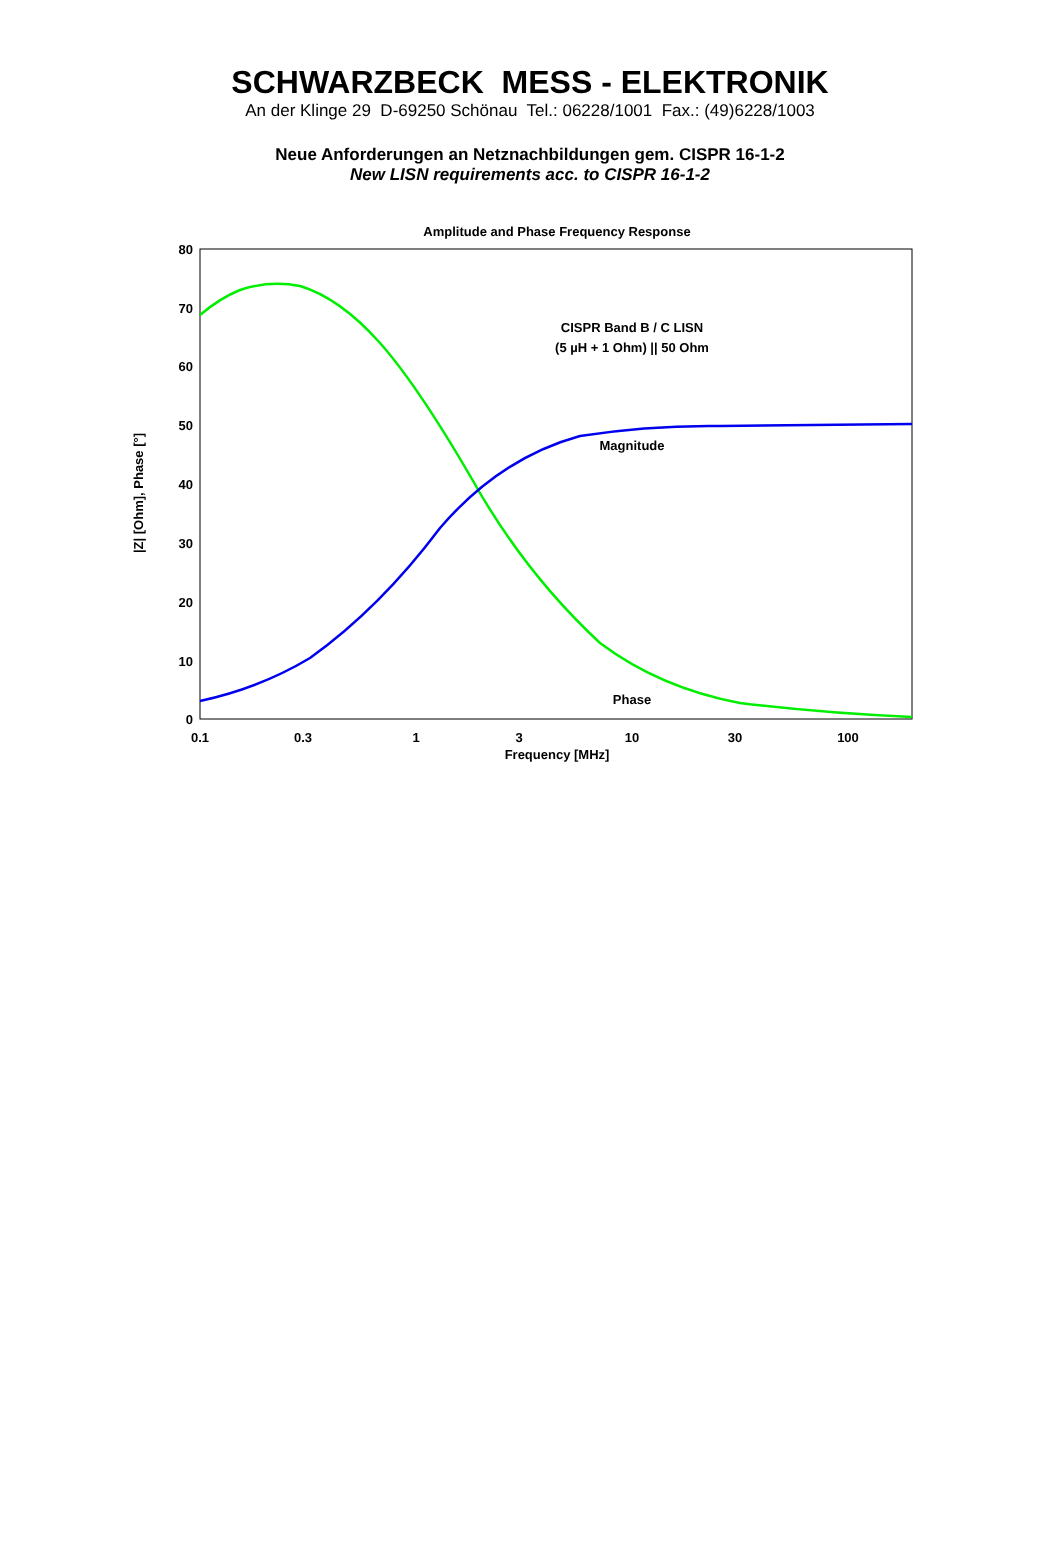SCHWARZBECK MESS - ELEKTRONIK
An der Klinge 29 D-69250 Schönau Tel.: 06228/1001 Fax.: (49)6228/1003
Neue Anforderungen an Netznachbildungen gem. CISPR 16-1-2
New LISN requirements acc. to CISPR 16-1-2
Amplitude and Phase Frequency Response
80
70
60
50
40
30
20
10
0
0.1
0.3
1
3
10
30
100
Frequency [MHz]
CISPR Band B / C LISN
(5 µH + 1 Ohm) || 50 Ohm
Magnitude
Phase
|Z| [Ohm], Phase [°]